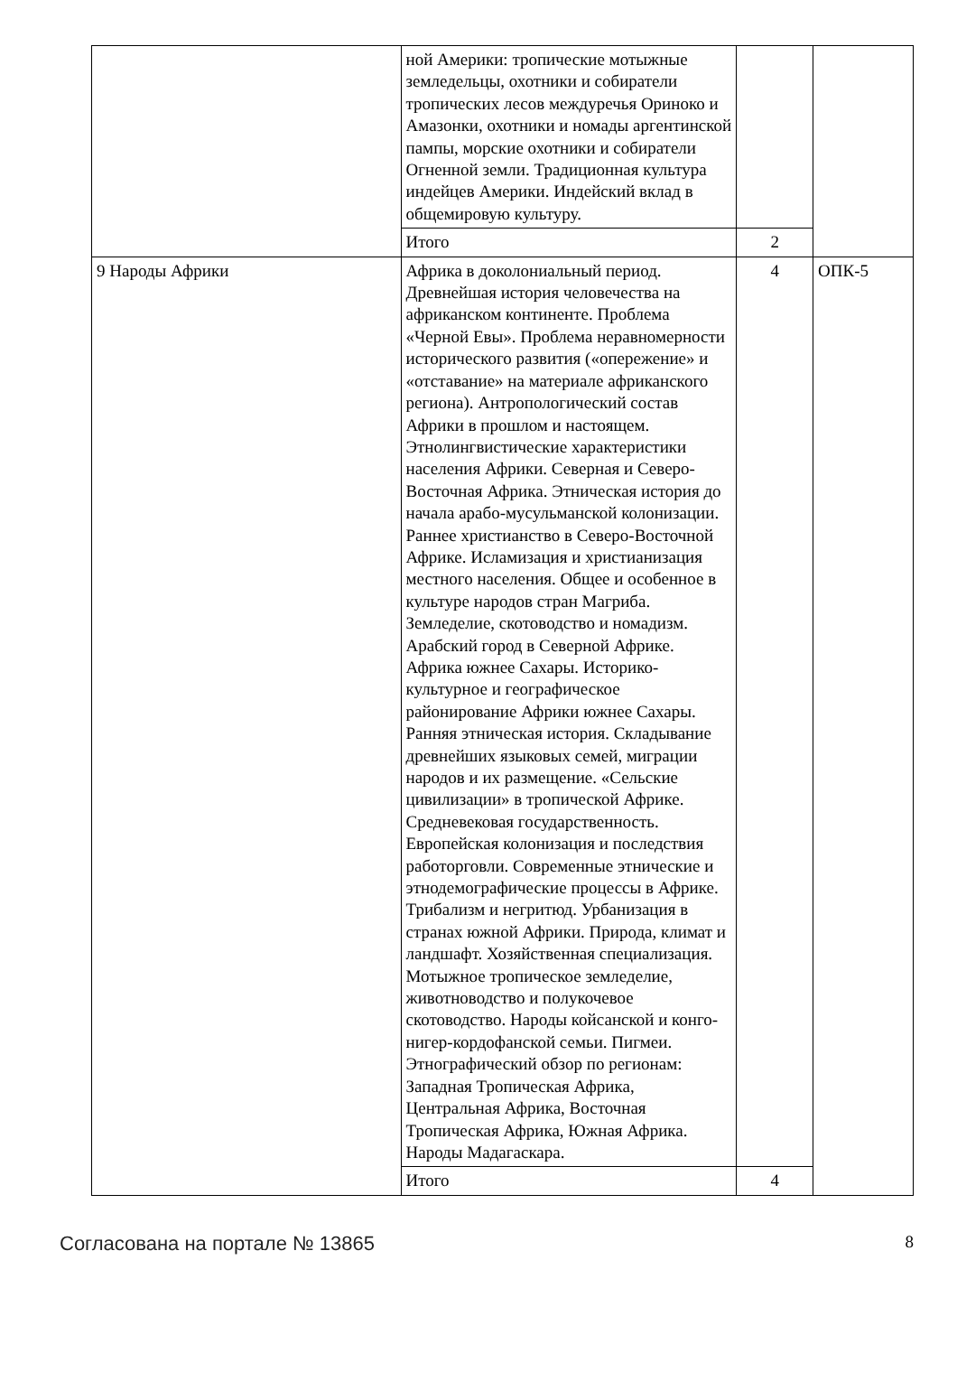| | ной Америки: тропические мотыжные земледельцы, охотники и собиратели тропических лесов междуречья Ориноко и Амазонки, охотники и номады аргентинской пампы, морские охотники и собиратели Огненной земли. Традиционная культура индейцев Америки. Индейский вклад в общемировую культуру. | | |
| | Итого | 2 | |
| 9 Народы Африки | Африка в доколониальный период. Древнейшая история человечества на африканском континенте. Проблема «Черной Евы». Проблема неравномерности исторического развития («опережение» и «отставание» на материале африканского региона). Антропологический состав Африки в прошлом и настоящем. Этнолингвистические характеристики населения Африки. Северная и Северо-Восточная Африка. Этническая история до начала арабо-мусульманской колонизации. Раннее христианство в Северо-Восточной Африке. Исламизация и христианизация местного населения. Общее и особенное в культуре народов стран Магриба. Земледелие, скотоводство и номадизм. Арабский город в Северной Африке. Африка южнее Сахары. Историко-культурное и географическое районирование Африки южнее Сахары. Ранняя этническая история. Складывание древнейших языковых семей, миграции народов и их размещение. «Сельские цивилизации» в тропической Африке. Средневековая государственность. Европейская колонизация и последствия работорговли. Современные этнические и этнодемографические процессы в Африке. Трибализм и негритюд. Урбанизация в странах южной Африки. Природа, климат и ландшафт. Хозяйственная специализация. Мотыжное тропическое земледелие, животноводство и полукочевое скотоводство. Народы койсанской и конго-нигер-кордофанской семьи. Пигмеи. Этнографический обзор по регионам: Западная Тропическая Африка, Центральная Африка, Восточная Тропическая Африка, Южная Африка. Народы Мадагаскара. | 4 | ОПК-5 |
| | Итого | 4 | |
Согласована на портале № 13865 8